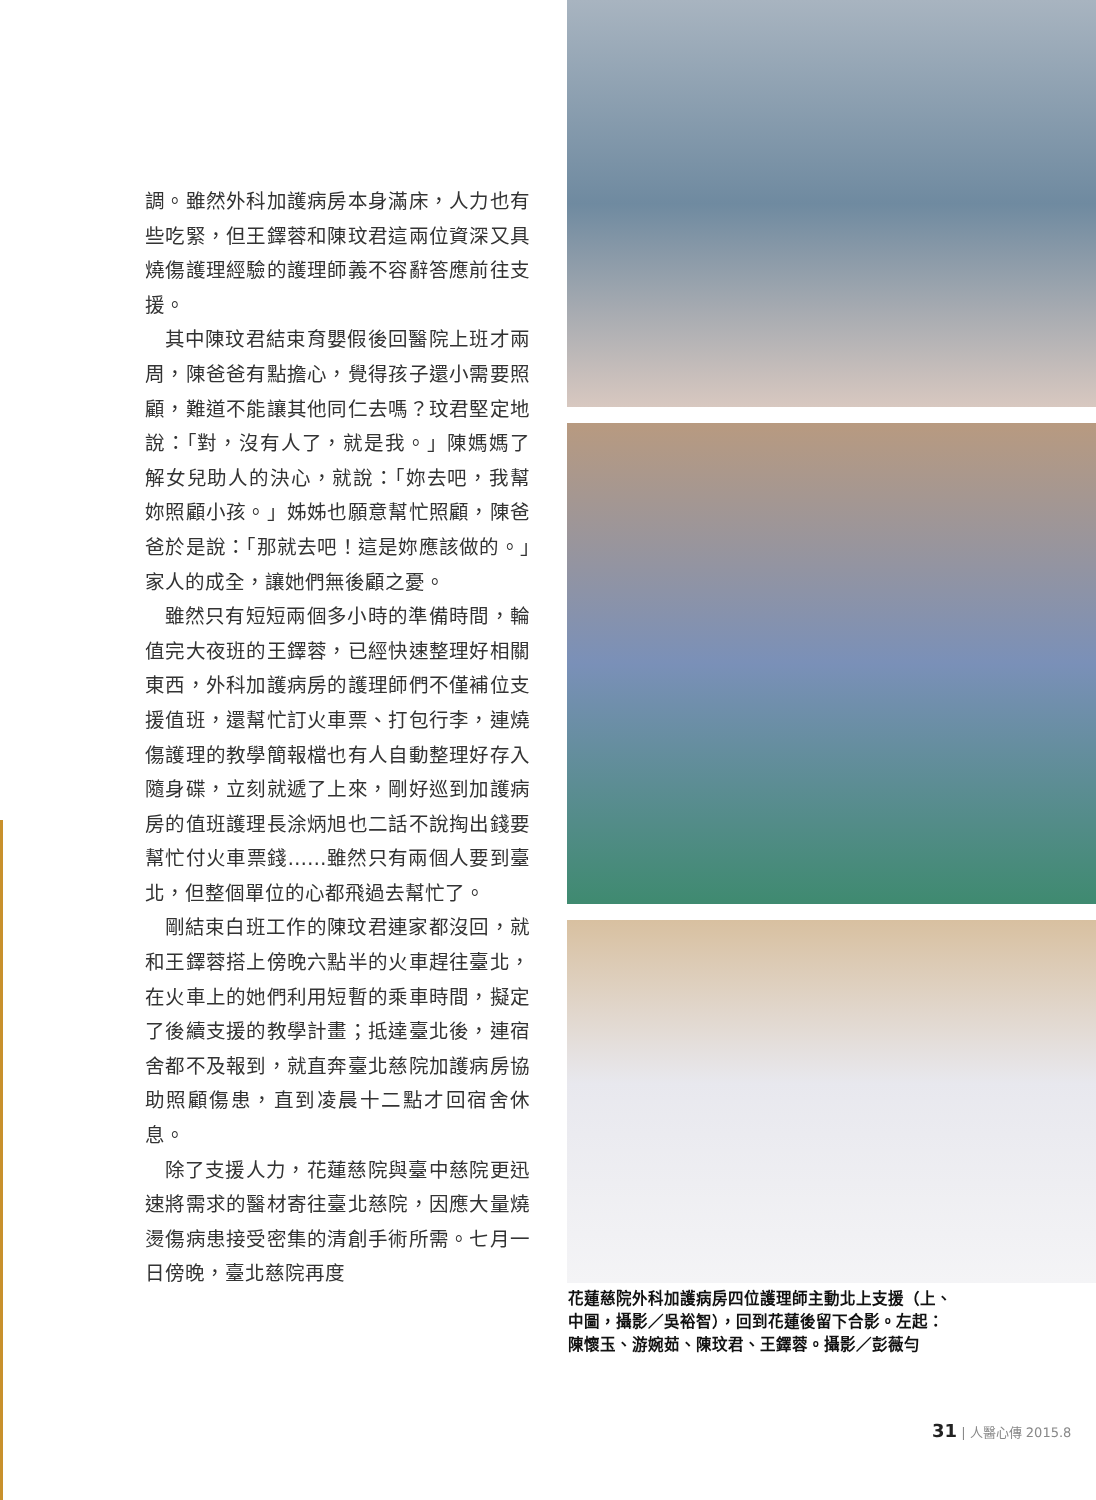調。雖然外科加護病房本身滿床，人力也有些吃緊，但王鐸蓉和陳玟君這兩位資深又具燒傷護理經驗的護理師義不容辭答應前往支援。
其中陳玟君結束育嬰假後回醫院上班才兩周，陳爸爸有點擔心，覺得孩子還小需要照顧，難道不能讓其他同仁去嗎？玟君堅定地說：「對，沒有人了，就是我。」陳媽媽了解女兒助人的決心，就說：「妳去吧，我幫妳照顧小孩。」姊姊也願意幫忙照顧，陳爸爸於是說：「那就去吧！這是妳應該做的。」家人的成全，讓她們無後顧之憂。
雖然只有短短兩個多小時的準備時間，輪值完大夜班的王鐸蓉，已經快速整理好相關東西，外科加護病房的護理師們不僅補位支援值班，還幫忙訂火車票、打包行李，連燒傷護理的教學簡報檔也有人自動整理好存入隨身碟，立刻就遞了上來，剛好巡到加護病房的值班護理長涂炳旭也二話不說掏出錢要幫忙付火車票錢……雖然只有兩個人要到臺北，但整個單位的心都飛過去幫忙了。
剛結束白班工作的陳玟君連家都沒回，就和王鐸蓉搭上傍晚六點半的火車趕往臺北，在火車上的她們利用短暫的乘車時間，擬定了後續支援的教學計畫；抵達臺北後，連宿舍都不及報到，就直奔臺北慈院加護病房協助照顧傷患，直到凌晨十二點才回宿舍休息。
除了支援人力，花蓮慈院與臺中慈院更迅速將需求的醫材寄往臺北慈院，因應大量燒燙傷病患接受密集的清創手術所需。七月一日傍晚，臺北慈院再度
花蓮慈院外科加護病房四位護理師主動北上支援（上、中圖，攝影／吳裕智），回到花蓮後留下合影。左起：陳懷玉、游婉茹、陳玟君、王鐸蓉。攝影／彭薇勻
31 | 人醫心傳 2015.8